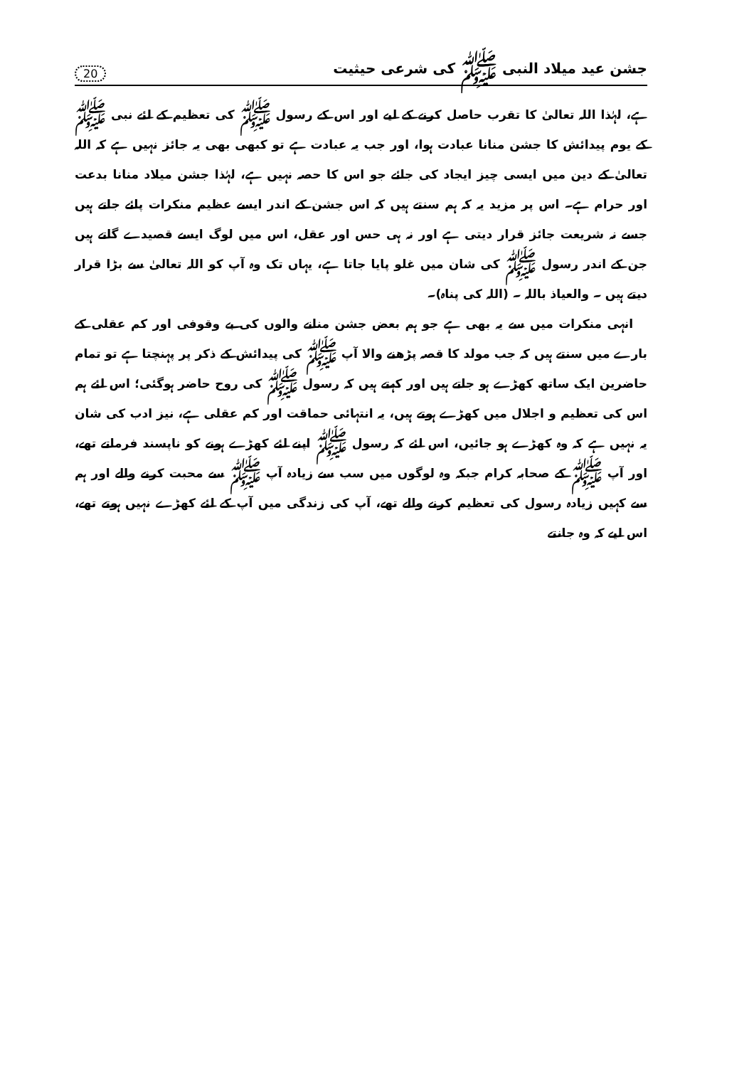جشن عید میلاد النبی ﷺ کی شرعی حیثیت 20
ہے، لہٰذا اللہ تعالیٰ کا تقرب حاصل کرنے کے لیے اور اس کے رسول ﷺ کی تعظیم کے لئے نبی ﷺ کے یوم پیدائش کا جشن منانا عبادت ہوا، اور جب یہ عبادت ہے تو کبھی بھی یہ جائز نہیں ہے کہ اللہ تعالیٰ کے دین میں ایسی چیز ایجاد کی جائے جو اس کا حصہ نہیں ہے، لہٰذا جشن میلاد منانا بدعت اور حرام ہے۔ اس پر مزید یہ کہ ہم سنتے ہیں کہ اس جشن کے اندر ایسے عظیم منکرات پائے جاتے ہیں جسے نہ شریعت جائز قرار دیتی ہے اور نہ ہی حس اور عقل، اس میں لوگ ایسے قصیدے گاتے ہیں جن کے اندر رسول ﷺ کی شان میں غلو پایا جاتا ہے، یہاں تک وہ آپ کو اللہ تعالیٰ سے بڑا قرار دیتے ہیں ۔ والعیاذ باللہ ۔ (اللہ کی پناہ)۔
انہی منکرات میں سے یہ بھی ہے جو ہم بعض جشن منانے والوں کی بے وقوفی اور کم عقلی کے بارے میں سنتے ہیں کہ جب مولد کا قصہ پڑھنے والا آپ ﷺ کی پیدائش کے ذکر پر پہنچتا ہے تو تمام حاضرین ایک ساتھ کھڑے ہو جاتے ہیں اور کہتے ہیں کہ رسول ﷺ کی روح حاضر ہوگئی؛ اس لئے ہم اس کی تعظیم و اجلال میں کھڑے ہوتے ہیں، یہ انتہائی حماقت اور کم عقلی ہے، نیز ادب کی شان یہ نہیں ہے کہ وہ کھڑے ہو جائیں، اس لئے کہ رسول ﷺ اپنے لئے کھڑے ہونے کو ناپسند فرماتے تھے، اور آپ ﷺ کے صحابہ کرام جبکہ وہ لوگوں میں سب سے زیادہ آپ ﷺ سے محبت کرنے والے اور ہم سے کہیں زیادہ رسول کی تعظیم کرنے والے تھے، آپ کی زندگی میں آپ کے لئے کھڑے نہیں ہوتے تھے، اس لیے کہ وہ جانتے